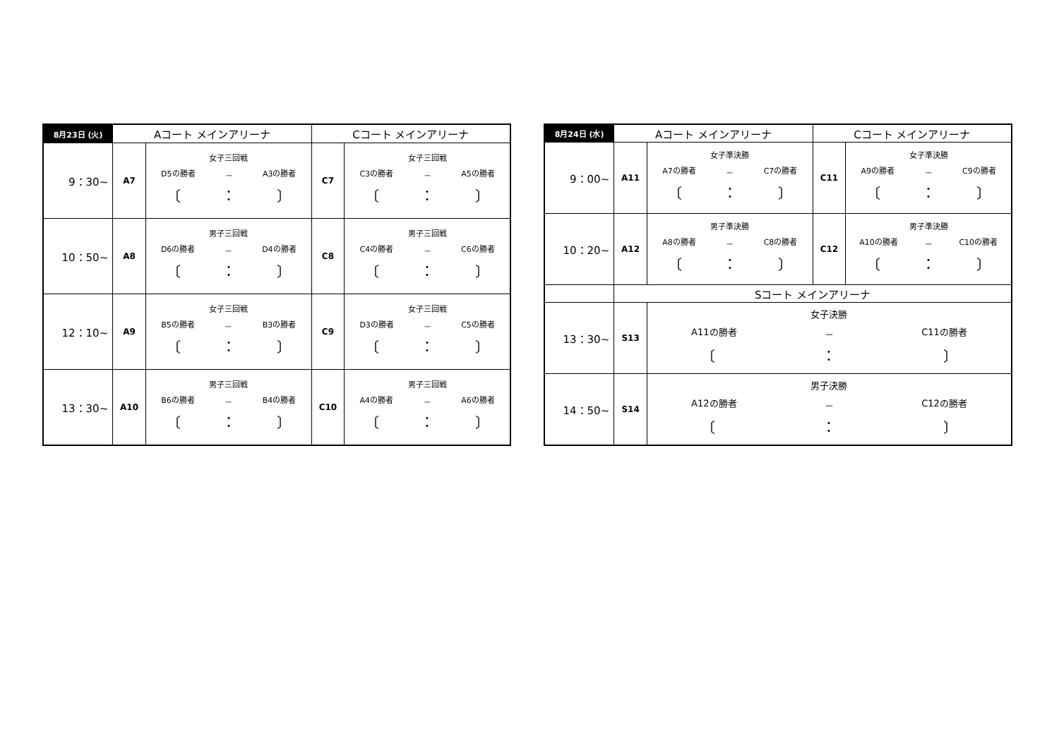| 8月23日 (火) | Aコート メインアリーナ | | Cコート メインアリーナ | |
| --- | --- | --- | --- | --- |
| 9：30~ | A7 | 女子三回戦 D5の勝者 － A3の勝者 〔 ： 〕 | C7 | 女子三回戦 C3の勝者 － A5の勝者 〔 ： 〕 |
| 10：50~ | A8 | 男子三回戦 D6の勝者 － D4の勝者 〔 ： 〕 | C8 | 男子三回戦 C4の勝者 － C6の勝者 〔 ： 〕 |
| 12：10~ | A9 | 女子三回戦 B5の勝者 － B3の勝者 〔 ： 〕 | C9 | 女子三回戦 D3の勝者 － C5の勝者 〔 ： 〕 |
| 13：30~ | A10 | 男子三回戦 B6の勝者 － B4の勝者 〔 ： 〕 | C10 | 男子三回戦 A4の勝者 － A6の勝者 〔 ： 〕 |
| 8月24日 (水) | Aコート メインアリーナ | | Cコート メインアリーナ | |
| --- | --- | --- | --- | --- |
| 9：00~ | A11 | 女子準決勝 A7の勝者 － C7の勝者 〔 ： 〕 | C11 | 女子準決勝 A9の勝者 － C9の勝者 〔 ： 〕 |
| 10：20~ | A12 | 男子準決勝 A8の勝者 － C8の勝者 〔 ： 〕 | C12 | 男子準決勝 A10の勝者 － C10の勝者 〔 ： 〕 |
| | Sコート メインアリーナ | | | |
| 13：30~ | S13 | 女子決勝 A11の勝者 － C11の勝者 〔 ： 〕 | | |
| 14：50~ | S14 | 男子決勝 A12の勝者 － C12の勝者 〔 ： 〕 | | |